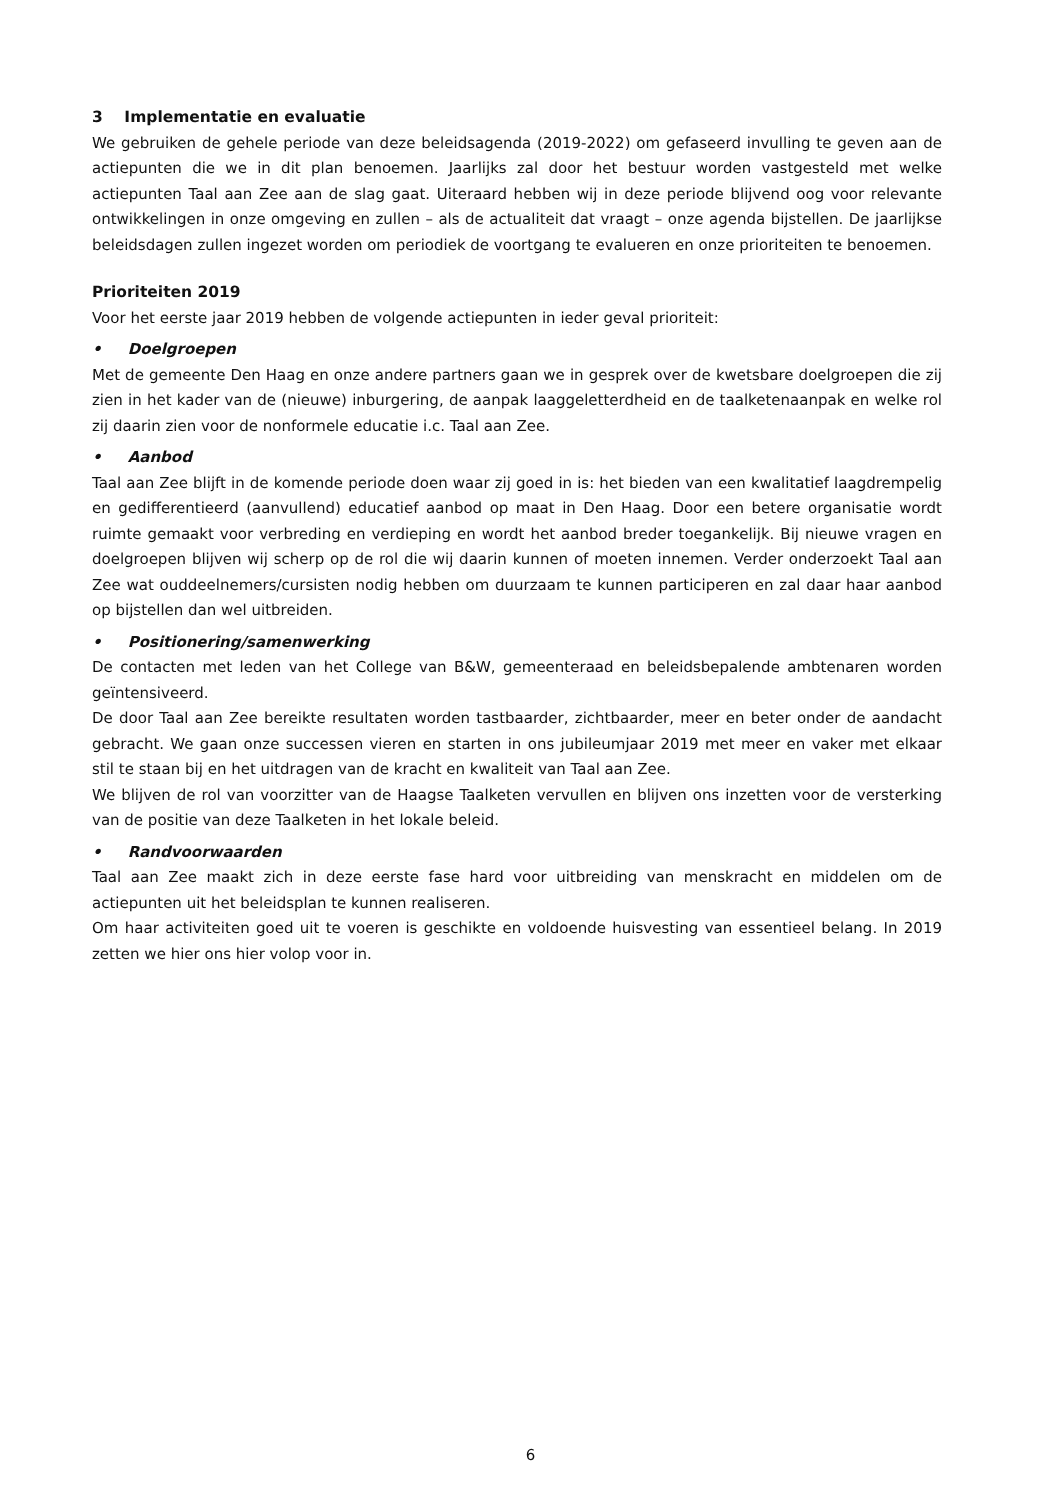3 Implementatie en evaluatie
We gebruiken de gehele periode van deze beleidsagenda (2019-2022) om gefaseerd invulling te geven aan de actiepunten die we in dit plan benoemen. Jaarlijks zal door het bestuur worden vastgesteld met welke actiepunten Taal aan Zee aan de slag gaat. Uiteraard hebben wij in deze periode blijvend oog voor relevante ontwikkelingen in onze omgeving en zullen – als de actualiteit dat vraagt – onze agenda bijstellen. De jaarlijkse beleidsdagen zullen ingezet worden om periodiek de voortgang te evalueren en onze prioriteiten te benoemen.
Prioriteiten 2019
Voor het eerste jaar 2019 hebben de volgende actiepunten in ieder geval prioriteit:
• Doelgroepen
Met de gemeente Den Haag en onze andere partners gaan we in gesprek over de kwetsbare doelgroepen die zij zien in het kader van de (nieuwe) inburgering, de aanpak laaggeletterdheid en de taalketenaanpak en welke rol zij daarin zien voor de nonformele educatie i.c. Taal aan Zee.
• Aanbod
Taal aan Zee blijft in de komende periode doen waar zij goed in is: het bieden van een kwalitatief laagdrempelig en gedifferentieerd (aanvullend) educatief aanbod op maat in Den Haag. Door een betere organisatie wordt ruimte gemaakt voor verbreding en verdieping en wordt het aanbod breder toegankelijk. Bij nieuwe vragen en doelgroepen blijven wij scherp op de rol die wij daarin kunnen of moeten innemen. Verder onderzoekt Taal aan Zee wat ouddeelnemers/cursisten nodig hebben om duurzaam te kunnen participeren en zal daar haar aanbod op bijstellen dan wel uitbreiden.
• Positionering/samenwerking
De contacten met leden van het College van B&W, gemeenteraad en beleidsbepalende ambtenaren worden geïntensiveerd.
De door Taal aan Zee bereikte resultaten worden tastbaarder, zichtbaarder, meer en beter onder de aandacht gebracht. We gaan onze successen vieren en starten in ons jubileumjaar 2019 met meer en vaker met elkaar stil te staan bij en het uitdragen van de kracht en kwaliteit van Taal aan Zee.
We blijven de rol van voorzitter van de Haagse Taalketen vervullen en blijven ons inzetten voor de versterking van de positie van deze Taalketen in het lokale beleid.
• Randvoorwaarden
Taal aan Zee maakt zich in deze eerste fase hard voor uitbreiding van menskracht en middelen om de actiepunten uit het beleidsplan te kunnen realiseren.
Om haar activiteiten goed uit te voeren is geschikte en voldoende huisvesting van essentieel belang. In 2019 zetten we hier ons hier volop voor in.
6